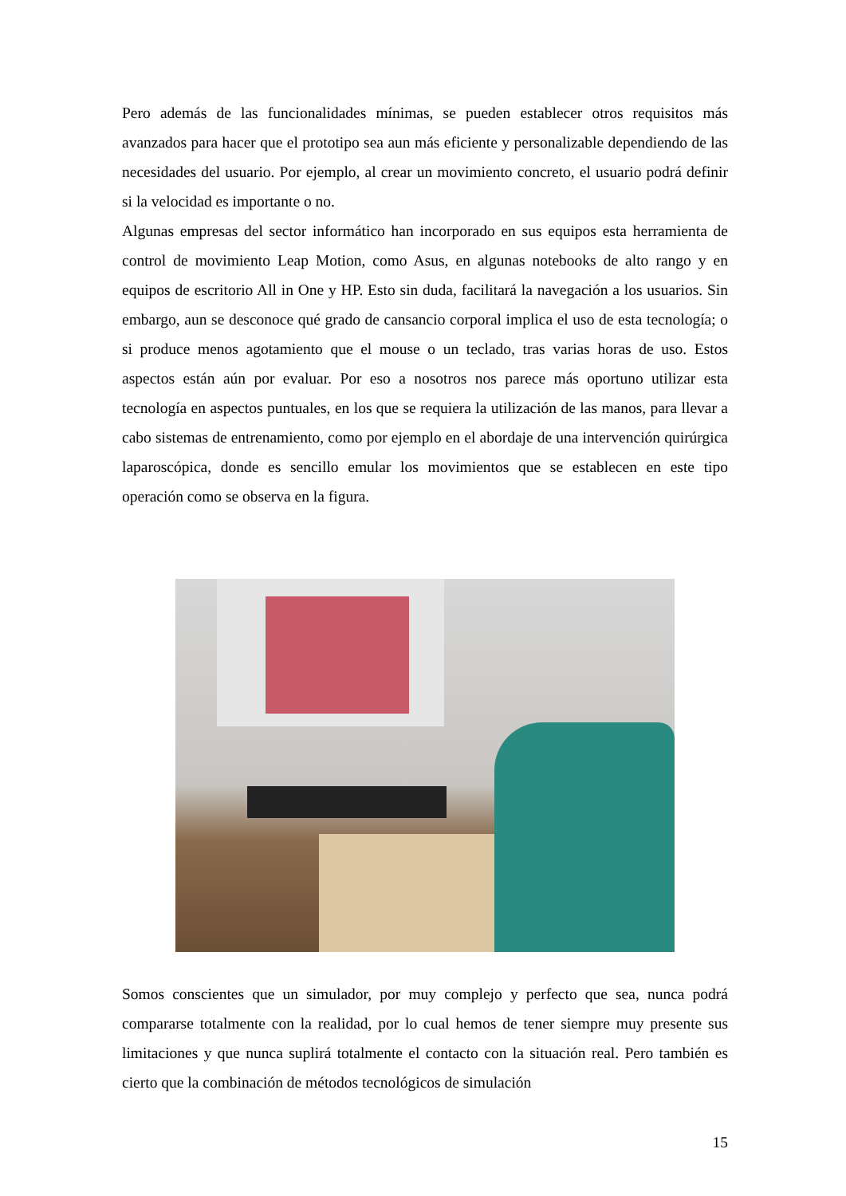Pero además de las funcionalidades mínimas, se pueden establecer otros requisitos más avanzados para hacer que el prototipo sea aun más eficiente y personalizable dependiendo de las necesidades del usuario. Por ejemplo, al crear un movimiento concreto, el usuario podrá definir si la velocidad es importante o no.
Algunas empresas del sector informático han incorporado en sus equipos esta herramienta de control de movimiento Leap Motion, como Asus, en algunas notebooks de alto rango y en equipos de escritorio All in One y HP. Esto sin duda, facilitará la navegación a los usuarios. Sin embargo, aun se desconoce qué grado de cansancio corporal implica el uso de esta tecnología; o si produce menos agotamiento que el mouse o un teclado, tras varias horas de uso. Estos aspectos están aún por evaluar. Por eso a nosotros nos parece más oportuno utilizar esta tecnología en aspectos puntuales, en los que se requiera la utilización de las manos, para llevar a cabo sistemas de entrenamiento, como por ejemplo en el abordaje de una intervención quirúrgica laparoscópica, donde es sencillo emular los movimientos que se establecen en este tipo operación como se observa en la figura.
Somos conscientes que un simulador, por muy complejo y perfecto que sea, nunca podrá compararse totalmente con la realidad, por lo cual hemos de tener siempre muy presente sus limitaciones y que nunca suplirá totalmente el contacto con la situación real. Pero también es cierto que la combinación de métodos tecnológicos de simulación
15